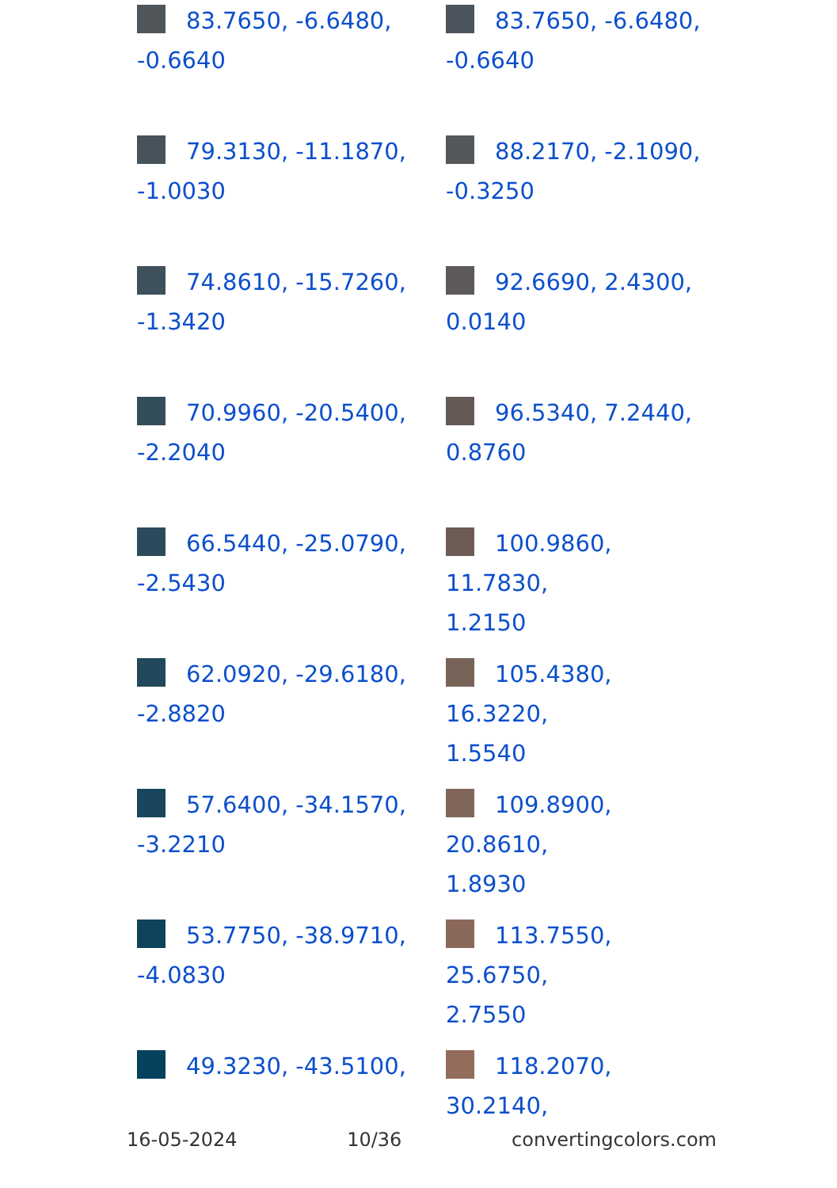83.7650, -6.6480,
-0.6640
83.7650, -6.6480,
-0.6640
79.3130, -11.1870,
-1.0030
88.2170, -2.1090,
-0.3250
74.8610, -15.7260,
-1.3420
92.6690, 2.4300,
0.0140
70.9960, -20.5400,
-2.2040
96.5340, 7.2440,
0.8760
66.5440, -25.0790,
-2.5430
100.9860, 11.7830,
1.2150
62.0920, -29.6180,
-2.8820
105.4380, 16.3220,
1.5540
57.6400, -34.1570,
-3.2210
109.8900, 20.8610,
1.8930
53.7750, -38.9710,
-4.0830
113.7550, 25.6750,
2.7550
49.3230, -43.5100,
118.2070, 30.2140,
16-05-2024 10/36 convertingcolors.com